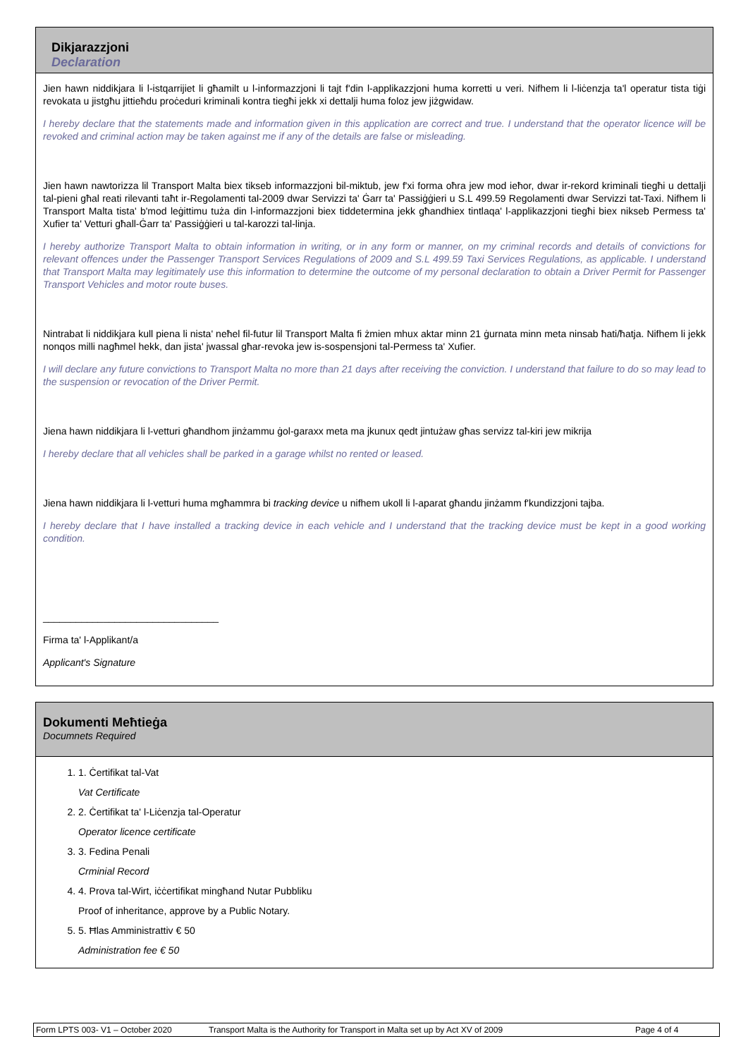Dikjarazzjoni
Declaration
Jien hawn niddikjara li l-istqarrijiet li għamilt u l-informazzjoni li tajt f'din l-applikazzjoni huma korretti u veri. Nifhem li l-liċenzja ta'l operatur tista tiġi revokata u jistgħu jittieħdu proċeduri kriminali kontra tiegħi jekk xi dettalji huma foloz jew jiżgwidaw.
I hereby declare that the statements made and information given in this application are correct and true. I understand that the operator licence will be revoked and criminal action may be taken against me if any of the details are false or misleading.
Jien hawn nawtorizza lil Transport Malta biex tikseb informazzjoni bil-miktub, jew f'xi forma oħra jew mod ieħor, dwar ir-rekord kriminali tiegħi u dettalji tal-pieni għal reati rilevanti taħt ir-Regolamenti tal-2009 dwar Servizzi ta' Ġarr ta' Passiġġieri u S.L 499.59 Regolamenti dwar Servizzi tat-Taxi. Nifhem li Transport Malta tista' b'mod leġittimu tuża din l-informazzjoni biex tiddetermina jekk għandhiex tintlaqa' l-applikazzjoni tiegħi biex nikseb Permess ta' Xufier ta' Vetturi għall-Ġarr ta' Passiġġieri u tal-karozzi tal-linja.
I hereby authorize Transport Malta to obtain information in writing, or in any form or manner, on my criminal records and details of convictions for relevant offences under the Passenger Transport Services Regulations of 2009 and S.L 499.59 Taxi Services Regulations, as applicable. I understand that Transport Malta may legitimately use this information to determine the outcome of my personal declaration to obtain a Driver Permit for Passenger Transport Vehicles and motor route buses.
Nintrabat li niddikjara kull piena li nista' neħel fil-futur lil Transport Malta fi żmien mhux aktar minn 21 ġurnata minn meta ninsab ħati/ħatja. Nifhem li jekk nonqos milli nagħmel hekk, dan jista' jwassal għar-revoka jew is-sospensjoni tal-Permess ta' Xufier.
I will declare any future convictions to Transport Malta no more than 21 days after receiving the conviction. I understand that failure to do so may lead to the suspension or revocation of the Driver Permit.
Jiena hawn niddikjara li l-vetturi għandhom jinżammu ġol-garaxx meta ma jkunux qedt jintużaw għas servizz tal-kiri jew mikrija
I hereby declare that all vehicles shall be parked in a garage whilst no rented or leased.
Jiena hawn niddikjara li l-vetturi huma mgħammra bi tracking device u nifhem ukoll li l-aparat għandu jinżamm f'kundizzjoni tajba.
I hereby declare that I have installed a tracking device in each vehicle and I understand that the tracking device must be kept in a good working condition.
________________________________
Firma ta' l-Applikant/a
Applicant's Signature
Dokumenti Meħtieġa
Documnets Required
1. 1. Ċertifikat tal-Vat
Vat Certificate
2. 2. Ċertifikat ta' l-Liċenzja tal-Operatur
Operator licence certificate
3. 3. Fedina Penali
Crminial Record
4. 4. Prova tal-Wirt, iċċertifikat mingħand Nutar Pubbliku
Proof of inheritance, approve by a Public Notary.
5. 5. Ħlas Amministrattiv € 50
Administration fee € 50
Form LPTS 003- V1 – October 2020 Transport Malta is the Authority for Transport in Malta set up by Act XV of 2009 Page 4 of 4